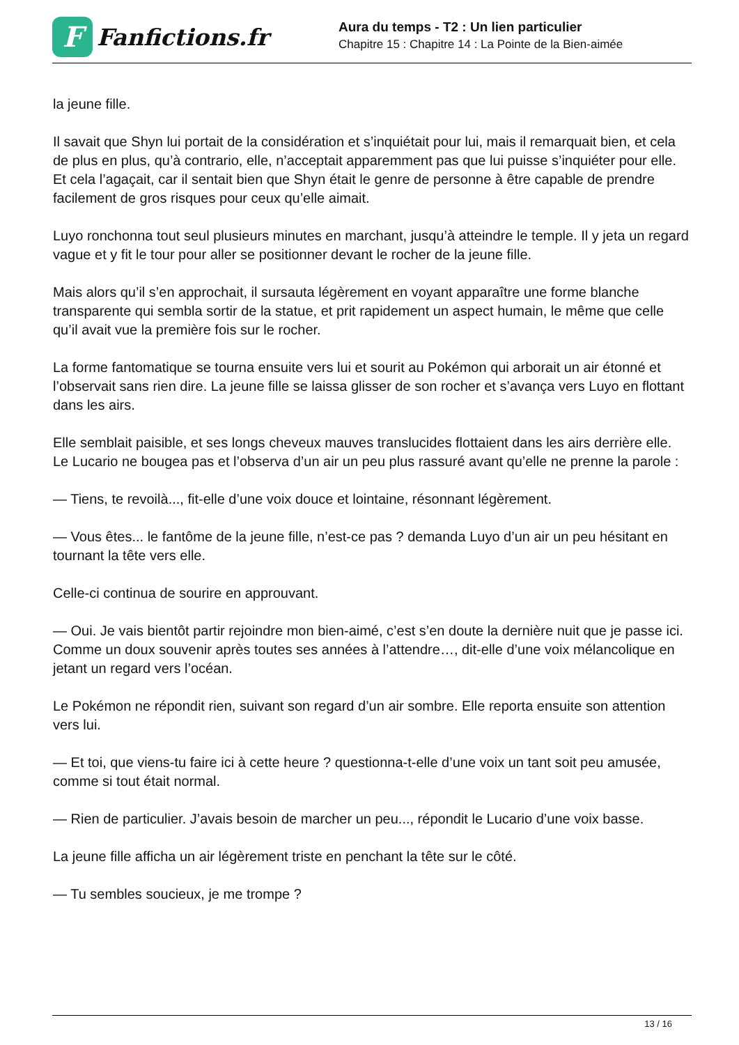F
Fanfictions.fr
Aura du temps - T2 : Un lien particulier
Chapitre 15 : Chapitre 14 : La Pointe de la Bien-aimée
la jeune fille.
Il savait que Shyn lui portait de la considération et s’inquiétait pour lui, mais il remarquait bien, et cela de plus en plus, qu’à contrario, elle, n’acceptait apparemment pas que lui puisse s’inquiéter pour elle. Et cela l’agaçait, car il sentait bien que Shyn était le genre de personne à être capable de prendre facilement de gros risques pour ceux qu’elle aimait.
Luyo ronchonna tout seul plusieurs minutes en marchant, jusqu’à atteindre le temple. Il y jeta un regard vague et y fit le tour pour aller se positionner devant le rocher de la jeune fille.
Mais alors qu’il s’en approchait, il sursauta légèrement en voyant apparaître une forme blanche transparente qui sembla sortir de la statue, et prit rapidement un aspect humain, le même que celle qu’il avait vue la première fois sur le rocher.
La forme fantomatique se tourna ensuite vers lui et sourit au Pokémon qui arborait un air étonné et l’observait sans rien dire. La jeune fille se laissa glisser de son rocher et s’avança vers Luyo en flottant dans les airs.
Elle semblait paisible, et ses longs cheveux mauves translucides flottaient dans les airs derrière elle. Le Lucario ne bougea pas et l’observa d’un air un peu plus rassuré avant qu’elle ne prenne la parole :
— Tiens, te revoilà..., fit-elle d’une voix douce et lointaine, résonnant légèrement.
— Vous êtes... le fantôme de la jeune fille, n’est-ce pas ? demanda Luyo d’un air un peu hésitant en tournant la tête vers elle.
Celle-ci continua de sourire en approuvant.
— Oui. Je vais bientôt partir rejoindre mon bien-aimé, c’est s’en doute la dernière nuit que je passe ici. Comme un doux souvenir après toutes ses années à l’attendre…, dit-elle d’une voix mélancolique en jetant un regard vers l’océan.
Le Pokémon ne répondit rien, suivant son regard d’un air sombre. Elle reporta ensuite son attention vers lui.
— Et toi, que viens-tu faire ici à cette heure ? questionna-t-elle d’une voix un tant soit peu amusée, comme si tout était normal.
— Rien de particulier. J’avais besoin de marcher un peu..., répondit le Lucario d’une voix basse.
La jeune fille afficha un air légèrement triste en penchant la tête sur le côté.
— Tu sembles soucieux, je me trompe ?
13 / 16